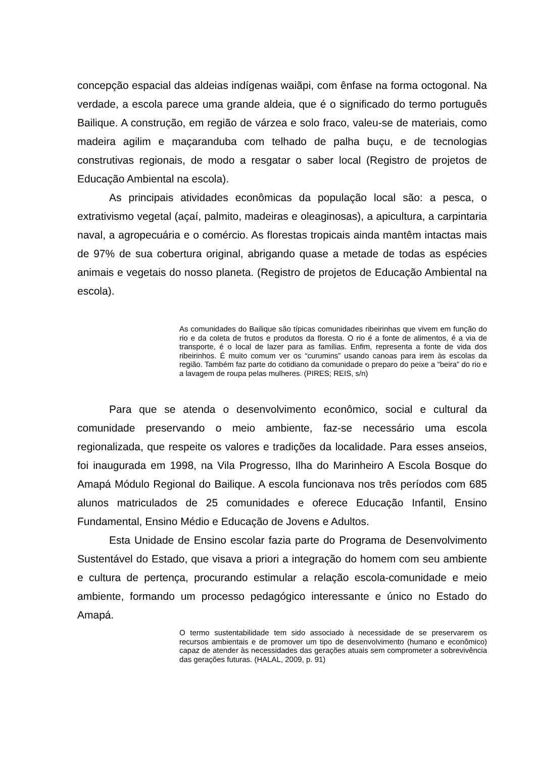concepção espacial das aldeias indígenas waiãpi, com ênfase na forma octogonal. Na verdade, a escola parece uma grande aldeia, que é o significado do termo português Bailique. A construção, em região de várzea e solo fraco, valeu-se de materiais, como madeira agilim e maçaranduba com telhado de palha buçu, e de tecnologias construtivas regionais, de modo a resgatar o saber local (Registro de projetos de Educação Ambiental na escola).
As principais atividades econômicas da população local são: a pesca, o extrativismo vegetal (açaí, palmito, madeiras e oleaginosas), a apicultura, a carpintaria naval, a agropecuária e o comércio. As florestas tropicais ainda mantêm intactas mais de 97% de sua cobertura original, abrigando quase a metade de todas as espécies animais e vegetais do nosso planeta. (Registro de projetos de Educação Ambiental na escola).
As comunidades do Bailique são típicas comunidades ribeirinhas que vivem em função do rio e da coleta de frutos e produtos da floresta. O rio é a fonte de alimentos, é a via de transporte, é o local de lazer para as famílias. Enfim, representa a fonte de vida dos ribeirinhos. É muito comum ver os “curumins” usando canoas para irem às escolas da região. Também faz parte do cotidiano da comunidade o preparo do peixe a “beira” do rio e a lavagem de roupa pelas mulheres. (PIRES; REIS, s/n)
Para que se atenda o desenvolvimento econômico, social e cultural da comunidade preservando o meio ambiente, faz-se necessário uma escola regionalizada, que respeite os valores e tradições da localidade. Para esses anseios, foi inaugurada em 1998, na Vila Progresso, Ilha do Marinheiro A Escola Bosque do Amapá Módulo Regional do Bailique. A escola funcionava nos três períodos com 685 alunos matriculados de 25 comunidades e oferece Educação Infantil, Ensino Fundamental, Ensino Médio e Educação de Jovens e Adultos.
Esta Unidade de Ensino escolar fazia parte do Programa de Desenvolvimento Sustentável do Estado, que visava a priori a integração do homem com seu ambiente e cultura de pertença, procurando estimular a relação escola-comunidade e meio ambiente, formando um processo pedagógico interessante e único no Estado do Amapá.
O termo sustentabilidade tem sido associado à necessidade de se preservarem os recursos ambientais e de promover um tipo de desenvolvimento (humano e econômico) capaz de atender às necessidades das gerações atuais sem comprometer a sobrevivência das gerações futuras. (HALAL, 2009, p. 91)